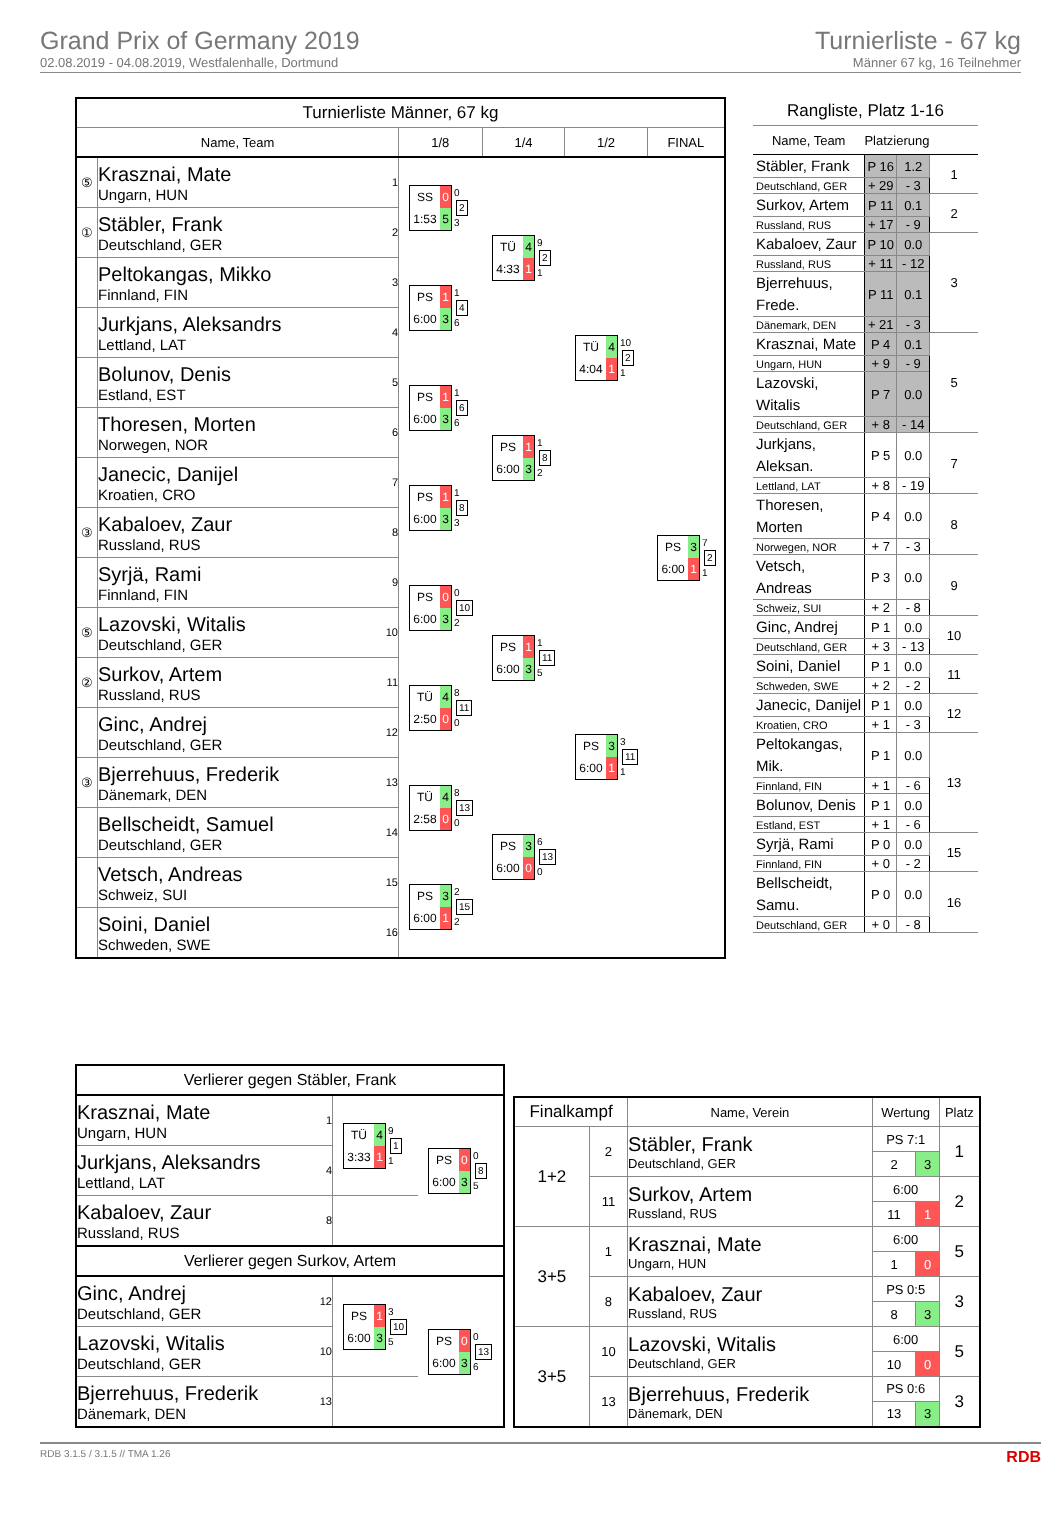Grand Prix of Germany 2019
02.08.2019 - 04.08.2019, Westfalenhalle, Dortmund
Turnierliste - 67 kg
Männer 67 kg, 16 Teilnehmer
| Turnierliste Männer, 67 kg | | | | | |
| Name, Team | | 1/8 | 1/4 | 1/2 | FINAL |
| ⑤ | Krasznai, Mate Ungarn, HUN 1 | SS 0 1:53 5 0 2 3 | TÜ 4 4:33 1 9 2 1 | TÜ 4 4:04 1 10 2 1 | PS 3 6:00 1 7 2 1 |
| ① | Stäbler, Frank Deutschland, GER 2 | | | | |
| | Peltokangas, Mikko Finnland, FIN 3 | PS 1 6:00 3 1 4 6 | | | |
| | Jurkjans, Aleksandrs Lettland, LAT 4 | | | | |
| | Bolunov, Denis Estland, EST 5 | PS 1 6:00 3 1 6 6 | PS 1 6:00 3 1 8 2 | | |
| | Thoresen, Morten Norwegen, NOR 6 | | | | |
| | Janecic, Danijel Kroatien, CRO 7 | PS 1 6:00 3 1 8 3 | | | |
| ③ | Kabaloev, Zaur Russland, RUS 8 | | | | |
| | Syrjä, Rami Finnland, FIN 9 | PS 0 6:00 3 0 10 2 | PS 1 6:00 3 1 11 5 | PS 3 6:00 1 3 11 1 | |
| ⑤ | Lazovski, Witalis Deutschland, GER 10 | | | | |
| ② | Surkov, Artem Russland, RUS 11 | TÜ 4 2:50 0 8 11 0 | | | |
| | Ginc, Andrej Deutschland, GER 12 | | | | |
| ③ | Bjerrehuus, Frederik Dänemark, DEN 13 | TÜ 4 2:58 0 8 13 0 | PS 3 6:00 0 6 13 0 | | |
| | Bellscheidt, Samuel Deutschland, GER 14 | | | | |
| | Vetsch, Andreas Schweiz, SUI 15 | PS 3 6:00 1 2 15 2 | | | |
| | Soini, Daniel Schweden, SWE 16 | | | | |
| Rangliste, Platz 1-16 | | | |
| Name, Team | Platzierung | | |
| Stäbler, Frank | P 16 | 1.2 | 1 |
| Deutschland, GER | + 29 | - 3 | |
| Surkov, Artem | P 11 | 0.1 | 2 |
| Russland, RUS | + 17 | - 9 | |
| Kabaloev, Zaur | P 10 | 0.0 | 3 |
| Russland, RUS | + 11 | - 12 | |
| Bjerrehuus, Frede. | P 11 | 0.1 | |
| Dänemark, DEN | + 21 | - 3 | |
| Krasznai, Mate | P 4 | 0.1 | 5 |
| Ungarn, HUN | + 9 | - 9 | |
| Lazovski, Witalis | P 7 | 0.0 | |
| Deutschland, GER | + 8 | - 14 | |
| Jurkjans, Aleksan. | P 5 | 0.0 | 7 |
| Lettland, LAT | + 8 | - 19 | |
| Thoresen, Morten | P 4 | 0.0 | 8 |
| Norwegen, NOR | + 7 | - 3 | |
| Vetsch, Andreas | P 3 | 0.0 | 9 |
| Schweiz, SUI | + 2 | - 8 | |
| Ginc, Andrej | P 1 | 0.0 | 10 |
| Deutschland, GER | + 3 | - 13 | |
| Soini, Daniel | P 1 | 0.0 | 11 |
| Schweden, SWE | + 2 | - 2 | |
| Janecic, Danijel | P 1 | 0.0 | 12 |
| Kroatien, CRO | + 1 | - 3 | |
| Peltokangas, Mik. | P 1 | 0.0 | 13 |
| Finnland, FIN | + 1 | - 6 | |
| Bolunov, Denis | P 1 | 0.0 | |
| Estland, EST | + 1 | - 6 | |
| Syrjä, Rami | P 0 | 0.0 | 15 |
| Finnland, FIN | + 0 | - 2 | |
| Bellscheidt, Samu. | P 0 | 0.0 | 16 |
| Deutschland, GER | + 0 | - 8 | |
| Verlierer gegen Stäbler, Frank | | |
| Krasznai, Mate Ungarn, HUN 1 | TÜ 4 3:33 1 9 1 1 | PS 0 6:00 3 0 8 5 |
| Jurkjans, Aleksandrs Lettland, LAT 4 | | |
| Kabaloev, Zaur Russland, RUS 8 | | |
| Verlierer gegen Surkov, Artem | | |
| Ginc, Andrej Deutschland, GER 12 | PS 1 6:00 3 3 10 5 | PS 0 6:00 3 0 13 6 |
| Lazovski, Witalis Deutschland, GER 10 | | |
| Bjerrehuus, Frederik Dänemark, DEN 13 | | |
| Finalkampf | | Name, Verein | Wertung | | Platz |
| --- | --- | --- | --- | --- | --- |
| 1+2 | 2 | Stäbler, Frank Deutschland, GER | PS 7:1 | | 1 |
| | | | 2 | 3 | |
| | 11 | Surkov, Artem Russland, RUS | 6:00 | | 2 |
| | | | 11 | 1 | |
| 3+5 | 1 | Krasznai, Mate Ungarn, HUN | 6:00 | | 5 |
| | | | 1 | 0 | |
| | 8 | Kabaloev, Zaur Russland, RUS | PS 0:5 | | 3 |
| | | | 8 | 3 | |
| 3+5 | 10 | Lazovski, Witalis Deutschland, GER | 6:00 | | 5 |
| | | | 10 | 0 | |
| | 13 | Bjerrehuus, Frederik Dänemark, DEN | PS 0:6 | | 3 |
| | | | 13 | 3 | |
RDB 3.1.5 / 3.1.5 // TMA 1.26 RDB